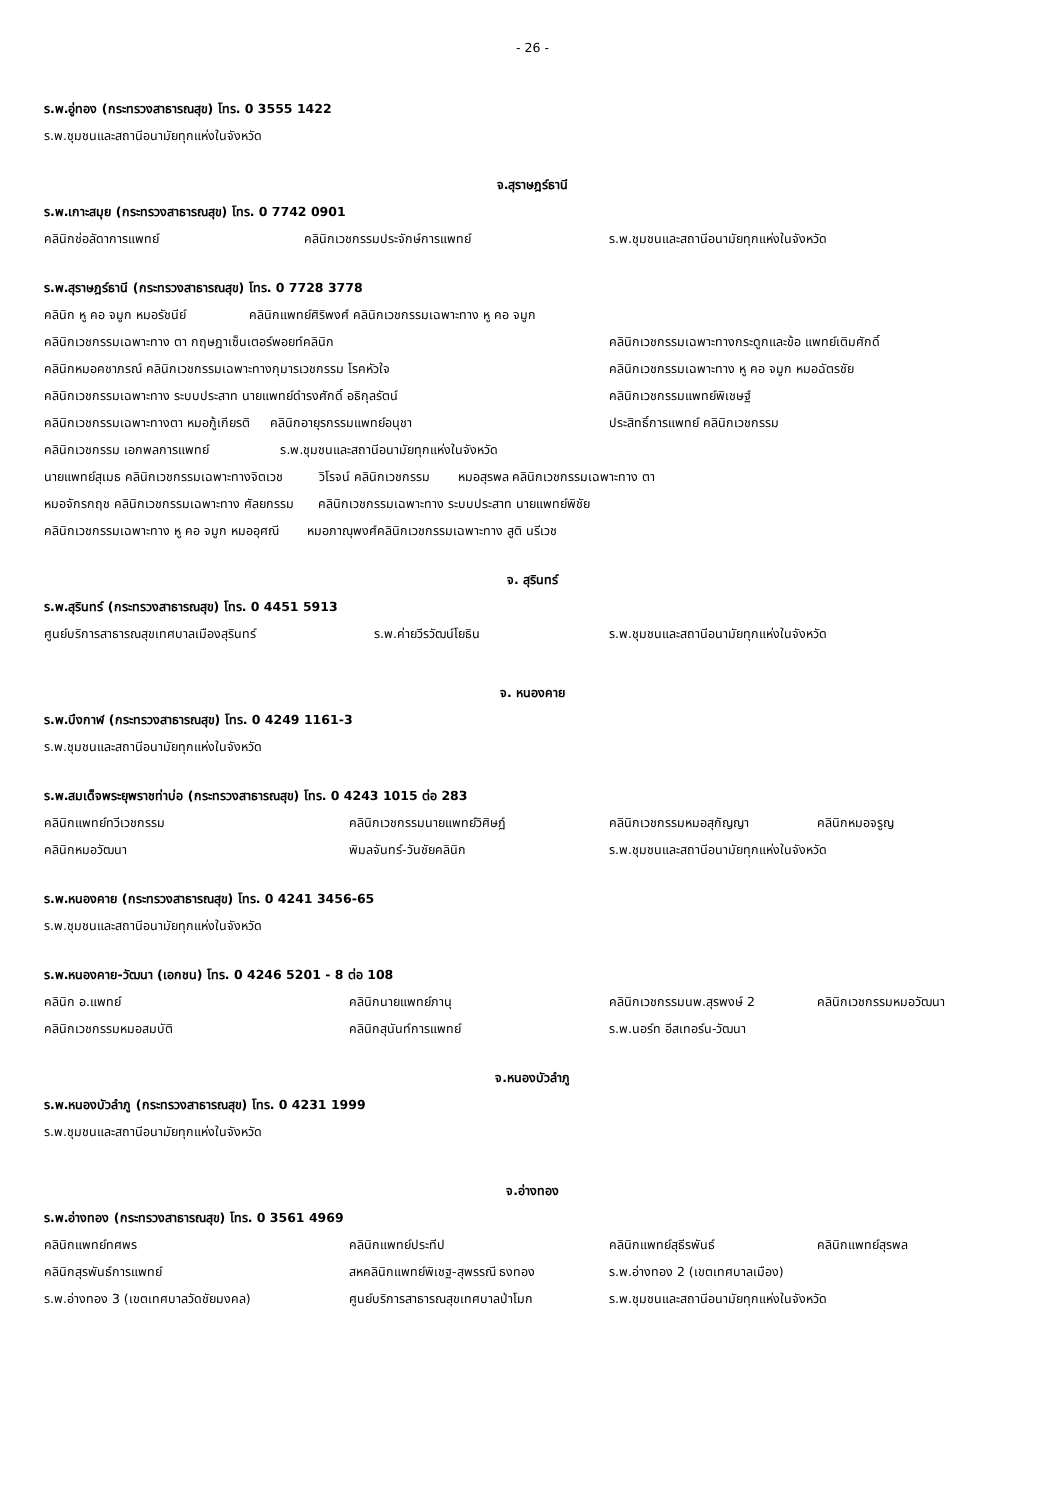- 26 -
ร.พ.อู่ทอง (กระทรวงสาธารณสุข) โทร. 0 3555 1422
ร.พ.ชุมชนและสถานีอนามัยทุกแห่งในจังหวัด
จ.สุราษฎร์ธานี
ร.พ.เกาะสมุย (กระทรวงสาธารณสุข) โทร. 0 7742 0901
คลินิกช่อลัดาการแพทย์ คลินิกเวชกรรมประจักษ์การแพทย์ ร.พ.ชุมชนและสถานีอนามัยทุกแห่งในจังหวัด
ร.พ.สุราษฎร์ธานี (กระทรวงสาธารณสุข) โทร. 0 7728 3778
คลินิก หู คอ จมูก หมอรัชนีย์ คลินิกแพทย์ศิริพงศ์ คลินิกเวชกรรมเฉพาะทาง หู คอ จมูก
คลินิกเวชกรรมเฉพาะทาง ตา กฤษฎาเซ็นเตอร์พอยท์คลินิก คลินิกเวชกรรมเฉพาะทางกระดูกและข้อ แพทย์เติมศักดิ์
คลินิกหมอคชาภรณ์ คลินิกเวชกรรมเฉพาะทางกุมารเวชกรรม โรคหัวใจ คลินิกเวชกรรมเฉพาะทาง หู คอ จมูก หมอฉัตรชัย
คลินิกเวชกรรมเฉพาะทาง ระบบประสาท นายแพทย์ดำรงศักดิ์ อธิกุลรัตน์ คลินิกเวชกรรมแพทย์พิเชษฐ์
คลินิกเวชกรรมเฉพาะทางตา หมอกู้เกียรติ คลินิกอายุรกรรมแพทย์อนุชา ประสิทธิ์การแพทย์ คลินิกเวชกรรม
คลินิกเวชกรรม เอกพลการแพทย์ ร.พ.ชุมชนและสถานีอนามัยทุกแห่งในจังหวัด
นายแพทย์สุเมธ คลินิกเวชกรรมเฉพาะทางจิตเวช วิโรจน์ คลินิกเวชกรรม หมอสุรพล คลินิกเวชกรรมเฉพาะทาง ตา
หมอจักรกฤช คลินิกเวชกรรมเฉพาะทาง ศัลยกรรม คลินิกเวชกรรมเฉพาะทาง ระบบประสาท นายแพทย์พิชัย
คลินิกเวชกรรมเฉพาะทาง หู คอ จมูก หมออุศณี หมอภาณุพงศ์คลินิกเวชกรรมเฉพาะทาง สูติ นรีเวช
จ. สุรินทร์
ร.พ.สุรินทร์ (กระทรวงสาธารณสุข) โทร. 0 4451 5913
ศูนย์บริการสาธารณสุขเทศบาลเมืองสุรินทร์ ร.พ.ค่ายวีรวัฒน์โยธิน ร.พ.ชุมชนและสถานีอนามัยทุกแห่งในจังหวัด
จ. หนองคาย
ร.พ.บึงกาฬ (กระทรวงสาธารณสุข) โทร. 0 4249 1161-3
ร.พ.ชุมชนและสถานีอนามัยทุกแห่งในจังหวัด
ร.พ.สมเด็จพระยุพราชท่าบ่อ (กระทรวงสาธารณสุข) โทร. 0 4243 1015 ต่อ 283
คลินิกแพทย์ทวีเวชกรรม คลินิกเวชกรรมนายแพทย์วิศิษฏ์ คลินิกเวชกรรมหมอสุกัญญา คลินิกหมอจรูญ
คลินิกหมอวัฒนา พิมลจันทร์-วันชัยคลินิก ร.พ.ชุมชนและสถานีอนามัยทุกแห่งในจังหวัด
ร.พ.หนองคาย (กระทรวงสาธารณสุข) โทร. 0 4241 3456-65
ร.พ.ชุมชนและสถานีอนามัยทุกแห่งในจังหวัด
ร.พ.หนองคาย-วัฒนา (เอกชน) โทร. 0 4246 5201 - 8 ต่อ 108
คลินิก อ.แพทย์ คลินิกนายแพทย์ภานุ คลินิกเวชกรรมนพ.สุรพงษ์ 2 คลินิกเวชกรรมหมอวัฒนา
คลินิกเวชกรรมหมอสมบัติ คลินิกสุนันท์การแพทย์ ร.พ.นอร์ท อีสเทอร์น-วัฒนา
จ.หนองบัวลำภู
ร.พ.หนองบัวลำภู (กระทรวงสาธารณสุข) โทร. 0 4231 1999
ร.พ.ชุมชนและสถานีอนามัยทุกแห่งในจังหวัด
จ.อ่างทอง
ร.พ.อ่างทอง (กระทรวงสาธารณสุข) โทร. 0 3561 4969
คลินิกแพทย์ทศพร คลินิกแพทย์ประทีป คลินิกแพทย์สุธีรพันธ์ คลินิกแพทย์สุรพล
คลินิกสุรพันธ์การแพทย์ สหคลินิกแพทย์พิเชฐ-สุพรรณี ธงทอง ร.พ.อ่างทอง 2 (เขตเทศบาลเมือง)
ร.พ.อ่างทอง 3 (เขตเทศบาลวัดชัยมงคล) ศูนย์บริการสาธารณสุขเทศบาลป่าโมก ร.พ.ชุมชนและสถานีอนามัยทุกแห่งในจังหวัด